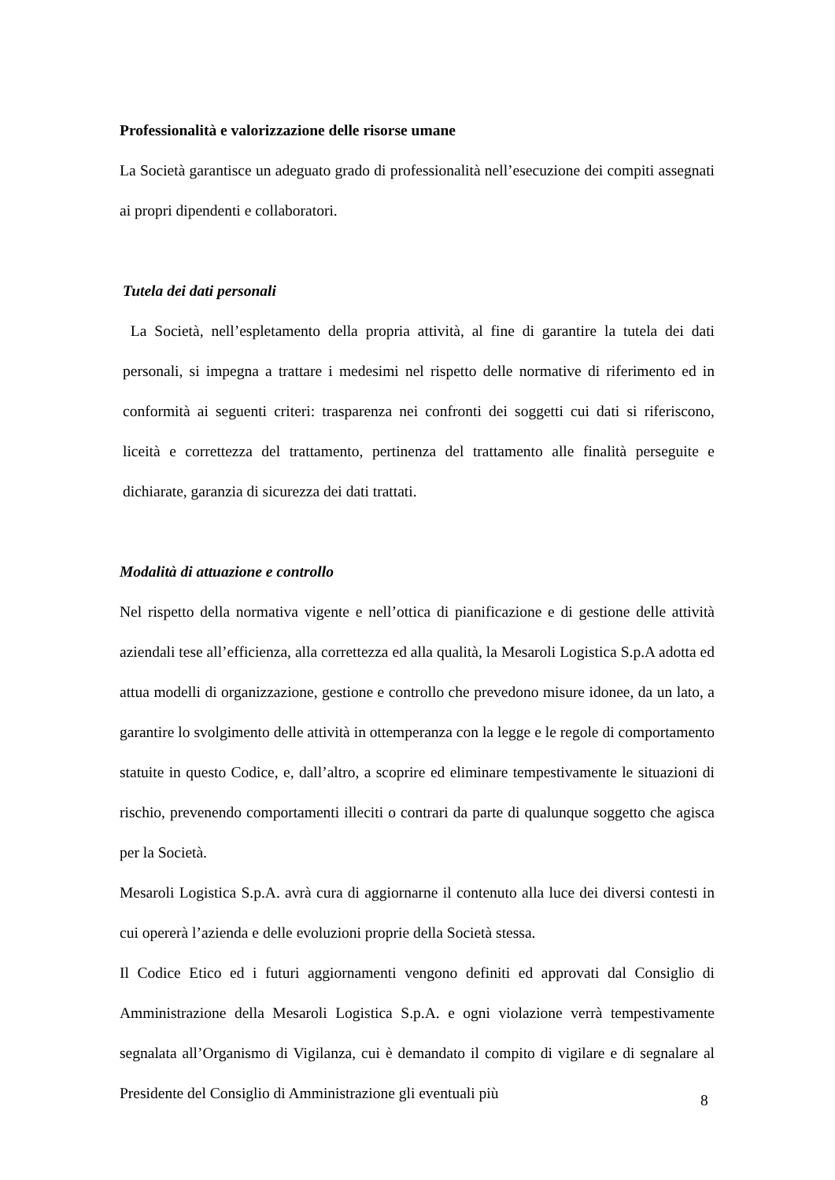Professionalità e valorizzazione delle risorse umane
La Società garantisce un adeguato grado di professionalità nell’esecuzione dei compiti assegnati ai propri dipendenti e collaboratori.
Tutela dei dati personali
La Società, nell’espletamento della propria attività, al fine di garantire la tutela dei dati personali, si impegna a trattare i medesimi nel rispetto delle normative di riferimento ed in conformità ai seguenti criteri: trasparenza nei confronti dei soggetti cui dati si riferiscono, liceità e correttezza del trattamento, pertinenza del trattamento alle finalità perseguite e dichiarate, garanzia di sicurezza dei dati trattati.
Modalità di attuazione e controllo
Nel rispetto della normativa vigente e nell’ottica di pianificazione e di gestione delle attività aziendali tese all’efficienza, alla correttezza ed alla qualità, la Mesaroli Logistica S.p.A adotta ed attua modelli di organizzazione, gestione e controllo che prevedono misure idonee, da un lato, a garantire lo svolgimento delle attività in ottemperanza con la legge e le regole di comportamento statuite in questo Codice, e, dall’altro, a scoprire ed eliminare tempestivamente le situazioni di rischio, prevenendo comportamenti illeciti o contrari da parte di qualunque soggetto che agisca per la Società.
Mesaroli Logistica S.p.A. avrà cura di aggiornarne il contenuto alla luce dei diversi contesti in cui opererà l’azienda e delle evoluzioni proprie della Società stessa.
Il Codice Etico ed i futuri aggiornamenti vengono definiti ed approvati dal Consiglio di Amministrazione della Mesaroli Logistica S.p.A. e ogni violazione verrà tempestivamente segnalata all’Organismo di Vigilanza, cui è demandato il compito di vigilare e di segnalare al Presidente del Consiglio di Amministrazione gli eventuali più
8